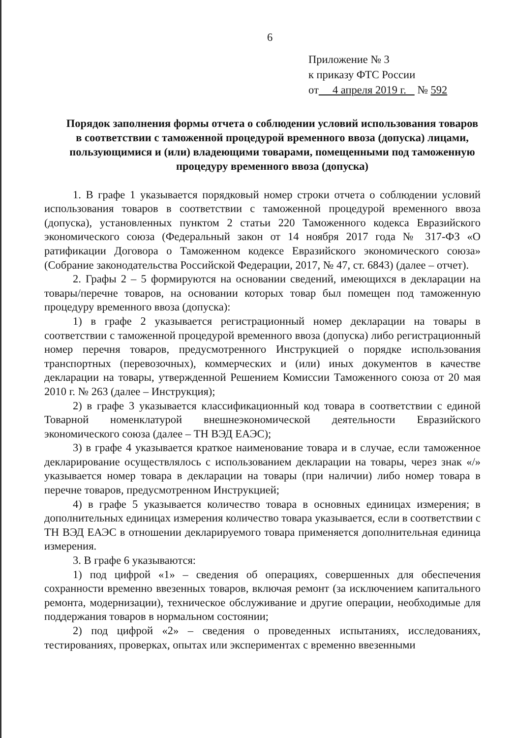6
Приложение № 3
к приказу ФТС России
от 4 апреля 2019 г. № 592
Порядок заполнения формы отчета о соблюдении условий использования товаров в соответствии с таможенной процедурой временного ввоза (допуска) лицами, пользующимися и (или) владеющими товарами, помещенными под таможенную процедуру временного ввоза (допуска)
1. В графе 1 указывается порядковый номер строки отчета о соблюдении условий использования товаров в соответствии с таможенной процедурой временного ввоза (допуска), установленных пунктом 2 статьи 220 Таможенного кодекса Евразийского экономического союза (Федеральный закон от 14 ноября 2017 года № 317-ФЗ «О ратификации Договора о Таможенном кодексе Евразийского экономического союза» (Собрание законодательства Российской Федерации, 2017, № 47, ст. 6843) (далее – отчет).
2. Графы 2 – 5 формируются на основании сведений, имеющихся в декларации на товары/перечне товаров, на основании которых товар был помещен под таможенную процедуру временного ввоза (допуска):
1) в графе 2 указывается регистрационный номер декларации на товары в соответствии с таможенной процедурой временного ввоза (допуска) либо регистрационный номер перечня товаров, предусмотренного Инструкцией о порядке использования транспортных (перевозочных), коммерческих и (или) иных документов в качестве декларации на товары, утвержденной Решением Комиссии Таможенного союза от 20 мая 2010 г. № 263 (далее – Инструкция);
2) в графе 3 указывается классификационный код товара в соответствии с единой Товарной номенклатурой внешнеэкономической деятельности Евразийского экономического союза (далее – ТН ВЭД ЕАЭС);
3) в графе 4 указывается краткое наименование товара и в случае, если таможенное декларирование осуществлялось с использованием декларации на товары, через знак «/» указывается номер товара в декларации на товары (при наличии) либо номер товара в перечне товаров, предусмотренном Инструкцией;
4) в графе 5 указывается количество товара в основных единицах измерения; в дополнительных единицах измерения количество товара указывается, если в соответствии с ТН ВЭД ЕАЭС в отношении декларируемого товара применяется дополнительная единица измерения.
3. В графе 6 указываются:
1) под цифрой «1» – сведения об операциях, совершенных для обеспечения сохранности временно ввезенных товаров, включая ремонт (за исключением капитального ремонта, модернизации), техническое обслуживание и другие операции, необходимые для поддержания товаров в нормальном состоянии;
2) под цифрой «2» – сведения о проведенных испытаниях, исследованиях, тестированиях, проверках, опытах или экспериментах с временно ввезенными